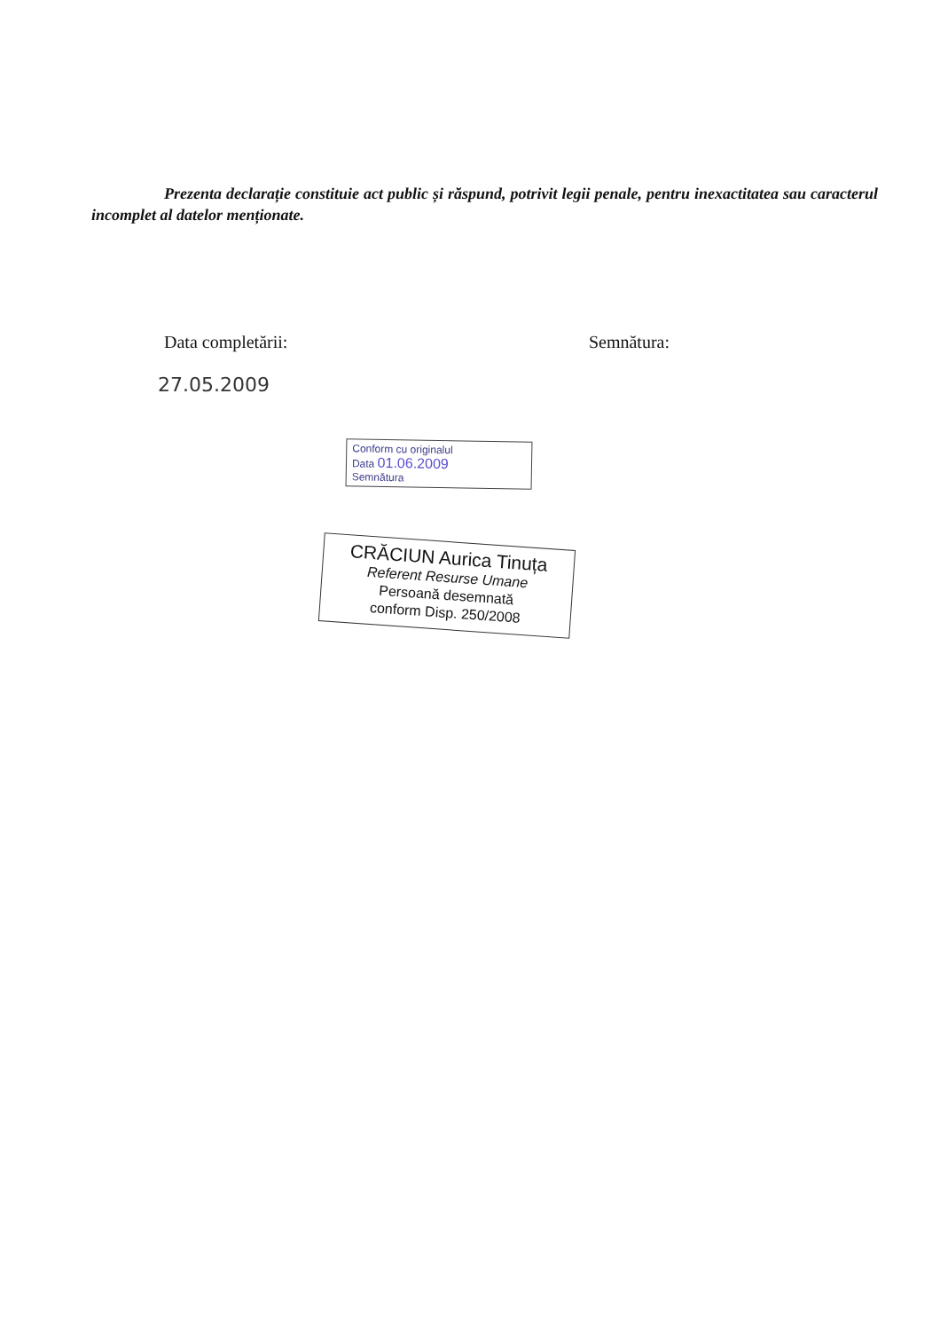Prezenta declarație constituie act public și răspund, potrivit legii penale, pentru inexactitatea sau caracterul incomplet al datelor menționate.
Data completării: Semnătura:
27.05.2009
Conform cu originalul
Data 01.06.2009
Semnătura
CRĂCIUN Aurica Tinuța
Referent Resurse Umane
Persoană desemnată
conform Disp. 250/2008